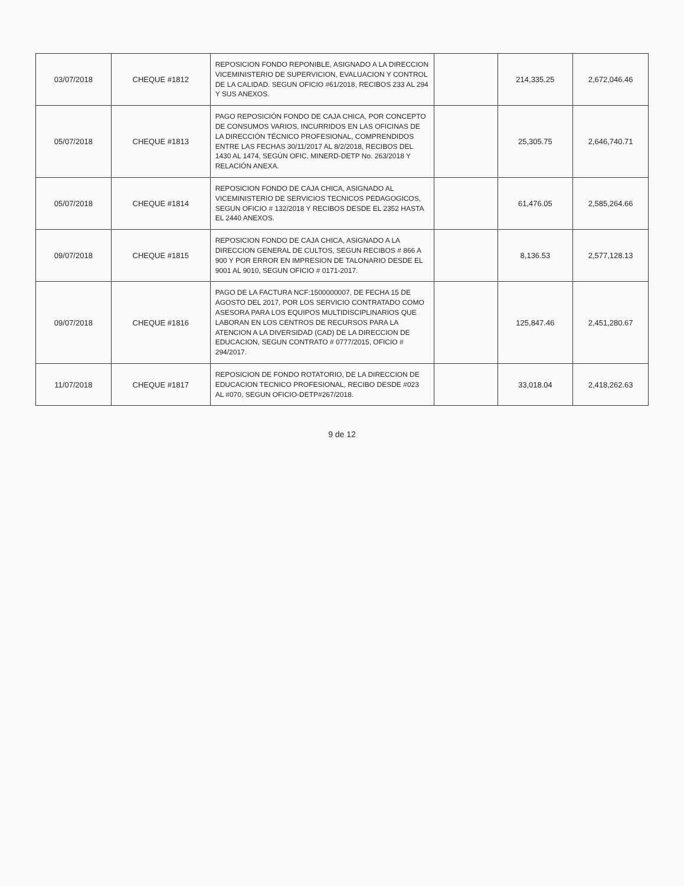| 03/07/2018 | CHEQUE #1812 | REPOSICION FONDO REPONIBLE, ASIGNADO A LA DIRECCION VICEMINISTERIO DE SUPERVICION, EVALUACION Y CONTROL DE LA CALIDAD. SEGUN OFICIO #61/2018, RECIBOS 233 AL 294 Y SUS ANEXOS. | | 214,335.25 | 2,672,046.46 |
| 05/07/2018 | CHEQUE #1813 | PAGO REPOSICIÓN FONDO DE CAJA CHICA, POR CONCEPTO DE CONSUMOS VARIOS, INCURRIDOS EN LAS OFICINAS DE LA DIRECCIÓN TÉCNICO PROFESIONAL, COMPRENDIDOS ENTRE LAS FECHAS 30/11/2017 AL 8/2/2018, RECIBOS DEL 1430 AL 1474, SEGÚN OFIC. MINERD-DETP No. 263/2018 Y RELACIÓN ANEXA. | | 25,305.75 | 2,646,740.71 |
| 05/07/2018 | CHEQUE #1814 | REPOSICION FONDO DE CAJA CHICA, ASIGNADO AL VICEMINISTERIO DE SERVICIOS TECNICOS PEDAGOGICOS, SEGUN OFICIO # 132/2018 Y RECIBOS DESDE EL 2352 HASTA EL 2440 ANEXOS. | | 61,476.05 | 2,585,264.66 |
| 09/07/2018 | CHEQUE #1815 | REPOSICION FONDO DE CAJA CHICA, ASIGNADO A LA DIRECCION GENERAL DE CULTOS, SEGUN RECIBOS # 866 A 900 Y POR ERROR EN IMPRESION DE TALONARIO DESDE EL 9001 AL 9010, SEGUN OFICIO # 0171-2017. | | 8,136.53 | 2,577,128.13 |
| 09/07/2018 | CHEQUE #1816 | PAGO DE LA FACTURA NCF:1500000007, DE FECHA 15 DE AGOSTO DEL 2017, POR LOS SERVICIO CONTRATADO COMO ASESORA PARA LOS EQUIPOS MULTIDISCIPLINARIOS QUE LABORAN EN LOS CENTROS DE RECURSOS PARA LA ATENCION A LA DIVERSIDAD (CAD) DE LA DIRECCION DE EDUCACION, SEGUN CONTRATO # 0777/2015, OFICIO # 294/2017. | | 125,847.46 | 2,451,280.67 |
| 11/07/2018 | CHEQUE #1817 | REPOSICION DE FONDO ROTATORIO, DE LA DIRECCION DE EDUCACION TECNICO PROFESIONAL, RECIBO DESDE #023 AL #070, SEGUN OFICIO-DETP#267/2018. | | 33,018.04 | 2,418,262.63 |
9 de 12